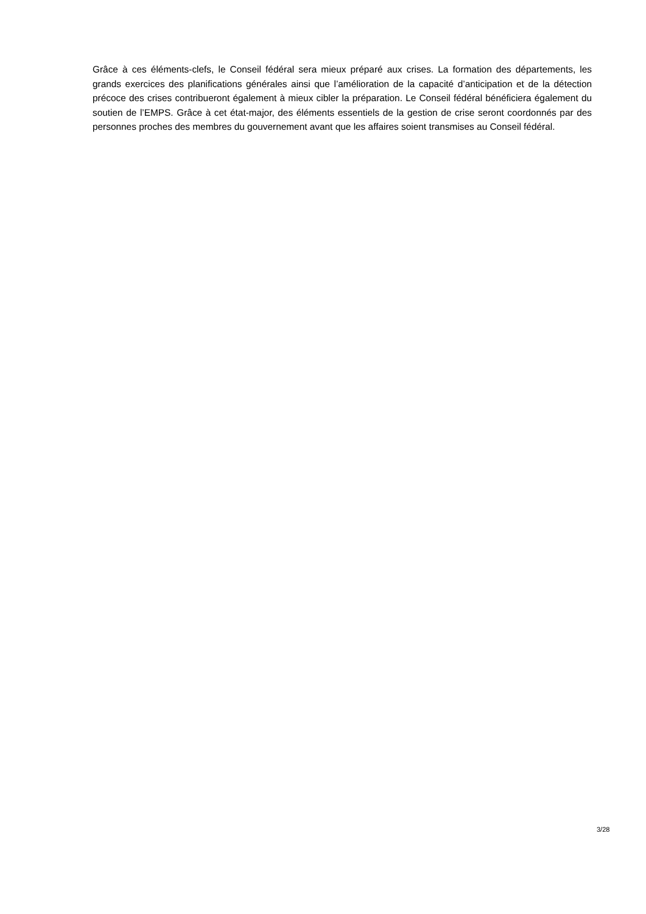Grâce à ces éléments-clefs, le Conseil fédéral sera mieux préparé aux crises. La formation des départements, les grands exercices des planifications générales ainsi que l’amélioration de la capacité d’anticipation et de la détection précoce des crises contribueront également à mieux cibler la préparation. Le Conseil fédéral bénéficiera également du soutien de l’EMPS. Grâce à cet état-major, des éléments essentiels de la gestion de crise seront coordonnés par des personnes proches des membres du gouvernement avant que les affaires soient transmises au Conseil fédéral.
3/28